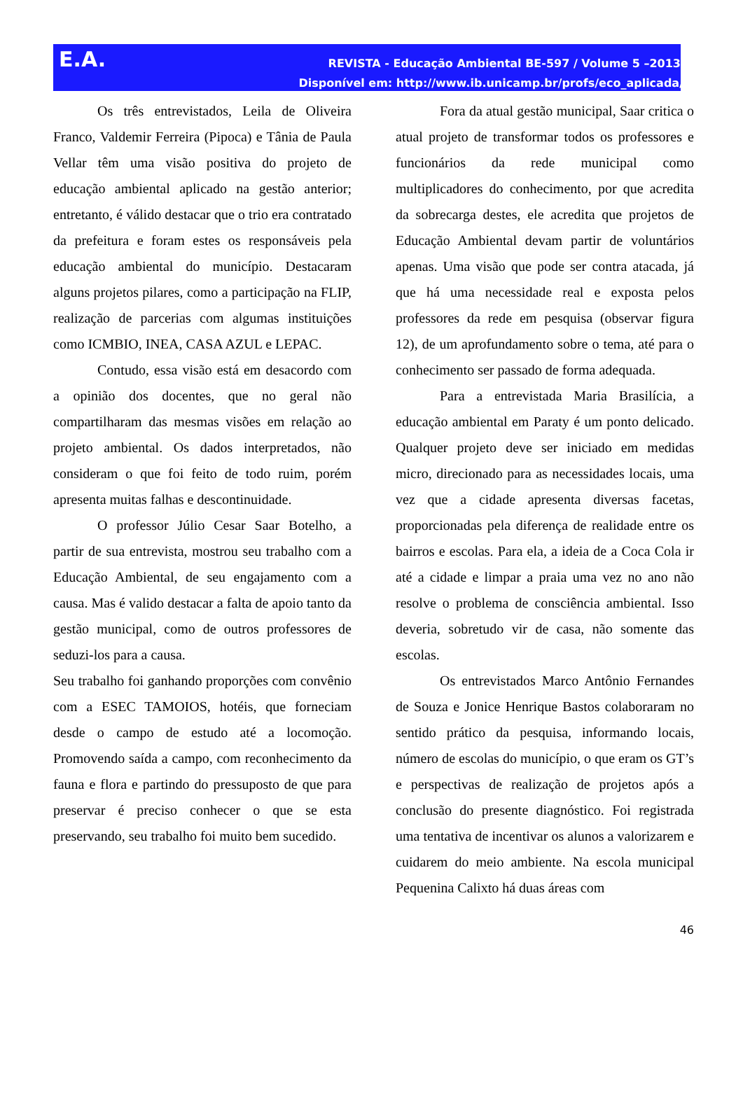E.A.
REVISTA - Educação Ambiental BE-597 / Volume 5 –2013
Disponível em: http://www.ib.unicamp.br/profs/eco_aplicada/
Os três entrevistados, Leila de Oliveira Franco, Valdemir Ferreira (Pipoca) e Tânia de Paula Vellar têm uma visão positiva do projeto de educação ambiental aplicado na gestão anterior; entretanto, é válido destacar que o trio era contratado da prefeitura e foram estes os responsáveis pela educação ambiental do município. Destacaram alguns projetos pilares, como a participação na FLIP, realização de parcerias com algumas instituições como ICMBIO, INEA, CASA AZUL e LEPAC.
Contudo, essa visão está em desacordo com a opinião dos docentes, que no geral não compartilharam das mesmas visões em relação ao projeto ambiental. Os dados interpretados, não consideram o que foi feito de todo ruim, porém apresenta muitas falhas e descontinuidade.
O professor Júlio Cesar Saar Botelho, a partir de sua entrevista, mostrou seu trabalho com a Educação Ambiental, de seu engajamento com a causa. Mas é valido destacar a falta de apoio tanto da gestão municipal, como de outros professores de seduzi-los para a causa.
Seu trabalho foi ganhando proporções com convênio com a ESEC TAMOIOS, hotéis, que forneciam desde o campo de estudo até a locomoção. Promovendo saída a campo, com reconhecimento da fauna e flora e partindo do pressuposto de que para preservar é preciso conhecer o que se esta preservando, seu trabalho foi muito bem sucedido.
Fora da atual gestão municipal, Saar critica o atual projeto de transformar todos os professores e funcionários da rede municipal como multiplicadores do conhecimento, por que acredita da sobrecarga destes, ele acredita que projetos de Educação Ambiental devam partir de voluntários apenas. Uma visão que pode ser contra atacada, já que há uma necessidade real e exposta pelos professores da rede em pesquisa (observar figura 12), de um aprofundamento sobre o tema, até para o conhecimento ser passado de forma adequada.
Para a entrevistada Maria Brasilícia, a educação ambiental em Paraty é um ponto delicado. Qualquer projeto deve ser iniciado em medidas micro, direcionado para as necessidades locais, uma vez que a cidade apresenta diversas facetas, proporcionadas pela diferença de realidade entre os bairros e escolas. Para ela, a ideia de a Coca Cola ir até a cidade e limpar a praia uma vez no ano não resolve o problema de consciência ambiental. Isso deveria, sobretudo vir de casa, não somente das escolas.
Os entrevistados Marco Antônio Fernandes de Souza e Jonice Henrique Bastos colaboraram no sentido prático da pesquisa, informando locais, número de escolas do município, o que eram os GT’s e perspectivas de realização de projetos após a conclusão do presente diagnóstico. Foi registrada uma tentativa de incentivar os alunos a valorizarem e cuidarem do meio ambiente. Na escola municipal Pequenina Calixto há duas áreas com
46